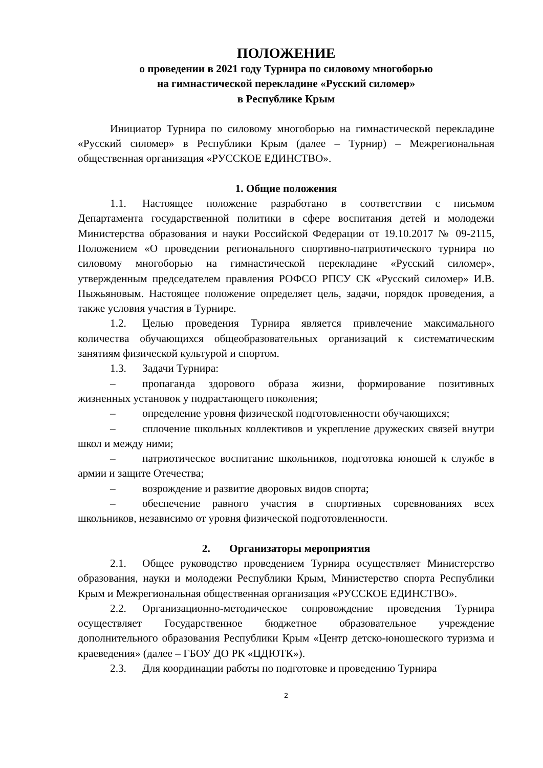ПОЛОЖЕНИЕ
о проведении в 2021 году Турнира по силовому многоборью
на гимнастической перекладине «Русский силомер»
в Республике Крым
Инициатор Турнира по силовому многоборью на гимнастической перекладине «Русский силомер» в Республики Крым (далее – Турнир) – Межрегиональная общественная организация «РУССКОЕ ЕДИНСТВО».
1. Общие положения
1.1. Настоящее положение разработано в соответствии с письмом Департамента государственной политики в сфере воспитания детей и молодежи Министерства образования и науки Российской Федерации от 19.10.2017 № 09-2115, Положением «О проведении регионального спортивно-патриотического турнира по силовому многоборью на гимнастической перекладине «Русский силомер», утвержденным председателем правления РОФСО РПСУ СК «Русский силомер» И.В. Пыжьяновым. Настоящее положение определяет цель, задачи, порядок проведения, а также условия участия в Турнире.
1.2. Целью проведения Турнира является привлечение максимального количества обучающихся общеобразовательных организаций к систематическим занятиям физической культурой и спортом.
1.3. Задачи Турнира:
– пропаганда здорового образа жизни, формирование позитивных жизненных установок у подрастающего поколения;
– определение уровня физической подготовленности обучающихся;
– сплочение школьных коллективов и укрепление дружеских связей внутри школ и между ними;
– патриотическое воспитание школьников, подготовка юношей к службе в армии и защите Отечества;
– возрождение и развитие дворовых видов спорта;
– обеспечение равного участия в спортивных соревнованиях всех школьников, независимо от уровня физической подготовленности.
2. Организаторы мероприятия
2.1. Общее руководство проведением Турнира осуществляет Министерство образования, науки и молодежи Республики Крым, Министерство спорта Республики Крым и Межрегиональная общественная организация «РУССКОЕ ЕДИНСТВО».
2.2. Организационно-методическое сопровождение проведения Турнира осуществляет Государственное бюджетное образовательное учреждение дополнительного образования Республики Крым «Центр детско-юношеского туризма и краеведения» (далее – ГБОУ ДО РК «ЦДЮТК»).
2.3. Для координации работы по подготовке и проведению Турнира
2